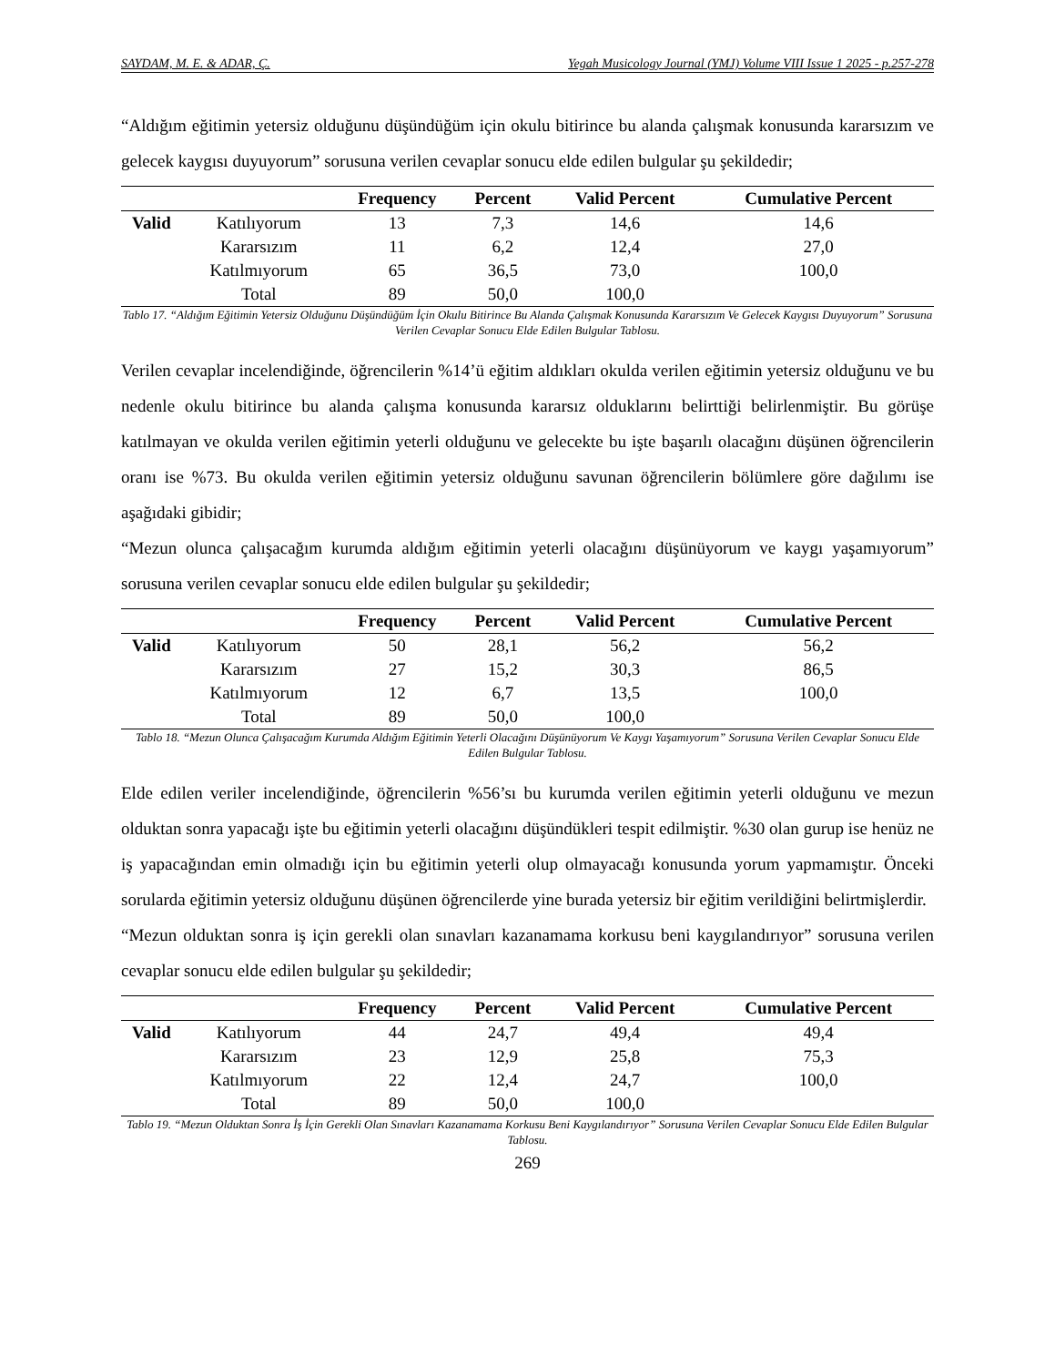SAYDAM, M. E. & ADAR, Ç. Yegah Musicology Journal (YMJ) Volume VIII Issue 1 2025 - p.257-278
“Aldığım eğitimin yetersiz olduğunu düşündüğüm için okulu bitirince bu alanda çalışmak konusunda kararsızım ve gelecek kaygısı duyuyorum” sorusuna verilen cevaplar sonucu elde edilen bulgular şu şekildedir;
| | | Frequency | Percent | Valid Percent | Cumulative Percent |
| --- | --- | --- | --- | --- | --- |
| Valid | Katılıyorum | 13 | 7,3 | 14,6 | 14,6 |
| | Kararsızım | 11 | 6,2 | 12,4 | 27,0 |
| | Katılmıyorum | 65 | 36,5 | 73,0 | 100,0 |
| | Total | 89 | 50,0 | 100,0 | |
Tablo 17. “Aldığım Eğitimin Yetersiz Olduğunu Düşündüğüm İçin Okulu Bitirince Bu Alanda Çalışmak Konusunda Kararsızım Ve Gelecek Kaygısı Duyuyorum” Sorusuna Verilen Cevaplar Sonucu Elde Edilen Bulgular Tablosu.
Verilen cevaplar incelendiğinde, öğrencilerin %14’ü eğitim aldıkları okulda verilen eğitimin yetersiz olduğunu ve bu nedenle okulu bitirince bu alanda çalışma konusunda kararsız olduklarını belirttiği belirlenmiştir. Bu görüşe katılmayan ve okulda verilen eğitimin yeterli olduğunu ve gelecekte bu işte başarılı olacağını düşünen öğrencilerin oranı ise %73. Bu okulda verilen eğitimin yetersiz olduğunu savunan öğrencilerin bölümlere göre dağılımı ise aşağıdaki gibidir;
“Mezun olunca çalışacağım kurumda aldığım eğitimin yeterli olacağını düşünüyorum ve kaygı yaşamıyorum” sorusuna verilen cevaplar sonucu elde edilen bulgular şu şekildedir;
| | | Frequency | Percent | Valid Percent | Cumulative Percent |
| --- | --- | --- | --- | --- | --- |
| Valid | Katılıyorum | 50 | 28,1 | 56,2 | 56,2 |
| | Kararsızım | 27 | 15,2 | 30,3 | 86,5 |
| | Katılmıyorum | 12 | 6,7 | 13,5 | 100,0 |
| | Total | 89 | 50,0 | 100,0 | |
Tablo 18. “Mezun Olunca Çalışacağım Kurumda Aldığım Eğitimin Yeterli Olacağını Düşünüyorum Ve Kaygı Yaşamıyorum” Sorusuna Verilen Cevaplar Sonucu Elde Edilen Bulgular Tablosu.
Elde edilen veriler incelendiğinde, öğrencilerin %56’sı bu kurumda verilen eğitimin yeterli olduğunu ve mezun olduktan sonra yapacağı işte bu eğitimin yeterli olacağını düşündükleri tespit edilmiştir. %30 olan gurup ise henüz ne iş yapacağından emin olmadığı için bu eğitimin yeterli olup olmayacağı konusunda yorum yapmamıştır. Önceki sorularda eğitimin yetersiz olduğunu düşünen öğrencilerde yine burada yetersiz bir eğitim verildiğini belirtmişlerdir.
“Mezun olduktan sonra iş için gerekli olan sınavları kazanamama korkusu beni kaygılandırıyor” sorusuna verilen cevaplar sonucu elde edilen bulgular şu şekildedir;
| | | Frequency | Percent | Valid Percent | Cumulative Percent |
| --- | --- | --- | --- | --- | --- |
| Valid | Katılıyorum | 44 | 24,7 | 49,4 | 49,4 |
| | Kararsızım | 23 | 12,9 | 25,8 | 75,3 |
| | Katılmıyorum | 22 | 12,4 | 24,7 | 100,0 |
| | Total | 89 | 50,0 | 100,0 | |
Tablo 19. “Mezun Olduktan Sonra İş İçin Gerekli Olan Sınavları Kazanamama Korkusu Beni Kaygılandırıyor” Sorusuna Verilen Cevaplar Sonucu Elde Edilen Bulgular Tablosu.
269